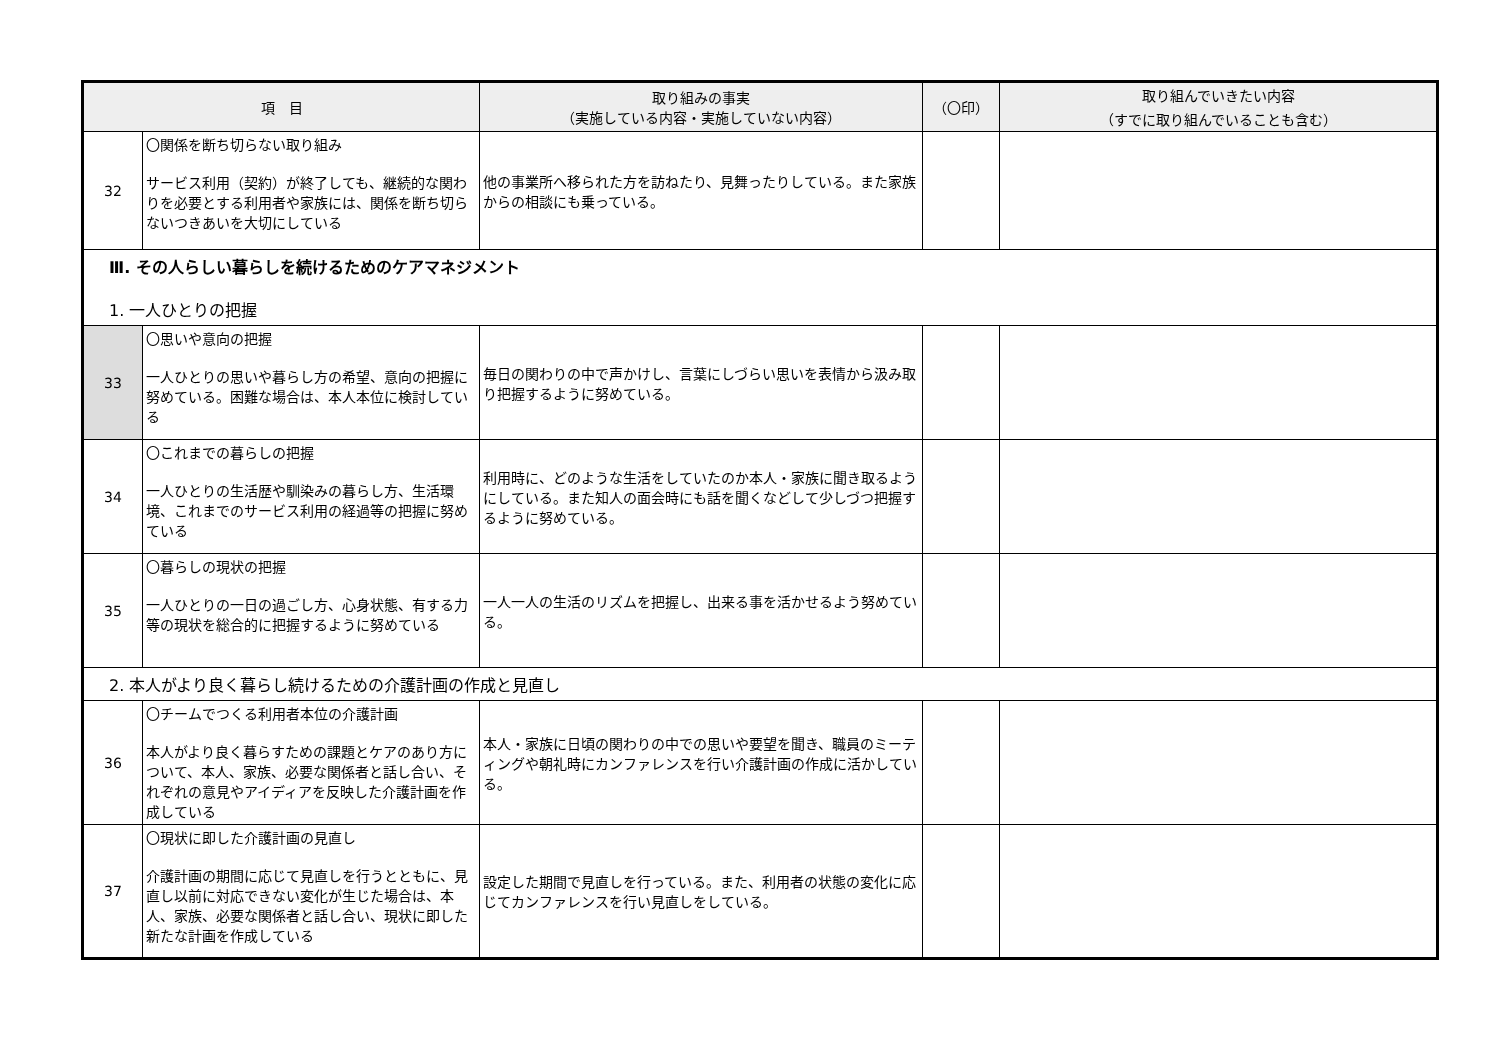| 項 目 | | 取り組みの事実 （実施している内容・実施していない内容） | （〇印） | 取り組んでいきたい内容 （すでに取り組んでいることも含む） |
| --- | --- | --- | --- | --- |
| 32 | 〇関係を断ち切らない取り組み サービス利用（契約）が終了しても、継続的な関わりを必要とする利用者や家族には、関係を断ち切らないつきあいを大切にしている | 他の事業所へ移られた方を訪ねたり、見舞ったりしている。また家族からの相談にも乗っている。 | | |
| Ⅲ. その人らしい暮らしを続けるためのケアマネジメント 1. 一人ひとりの把握 | | | | |
| 33 | 〇思いや意向の把握 一人ひとりの思いや暮らし方の希望、意向の把握に努めている。困難な場合は、本人本位に検討している | 毎日の関わりの中で声かけし、言葉にしづらい思いを表情から汲み取り把握するように努めている。 | | |
| 34 | 〇これまでの暮らしの把握 一人ひとりの生活歴や馴染みの暮らし方、生活環境、これまでのサービス利用の経過等の把握に努めている | 利用時に、どのような生活をしていたのか本人・家族に聞き取るようにしている。また知人の面会時にも話を聞くなどして少しづつ把握するように努めている。 | | |
| 35 | 〇暮らしの現状の把握 一人ひとりの一日の過ごし方、心身状態、有する力等の現状を総合的に把握するように努めている | 一人一人の生活のリズムを把握し、出来る事を活かせるよう努めている。 | | |
| 2. 本人がより良く暮らし続けるための介護計画の作成と見直し | | | | |
| 36 | 〇チームでつくる利用者本位の介護計画 本人がより良く暮らすための課題とケアのあり方について、本人、家族、必要な関係者と話し合い、それぞれの意見やアイディアを反映した介護計画を作成している | 本人・家族に日頃の関わりの中での思いや要望を聞き、職員のミーティングや朝礼時にカンファレンスを行い介護計画の作成に活かしている。 | | |
| 37 | 〇現状に即した介護計画の見直し 介護計画の期間に応じて見直しを行うとともに、見直し以前に対応できない変化が生じた場合は、本人、家族、必要な関係者と話し合い、現状に即した新たな計画を作成している | 設定した期間で見直しを行っている。また、利用者の状態の変化に応じてカンファレンスを行い見直しをしている。 | | |